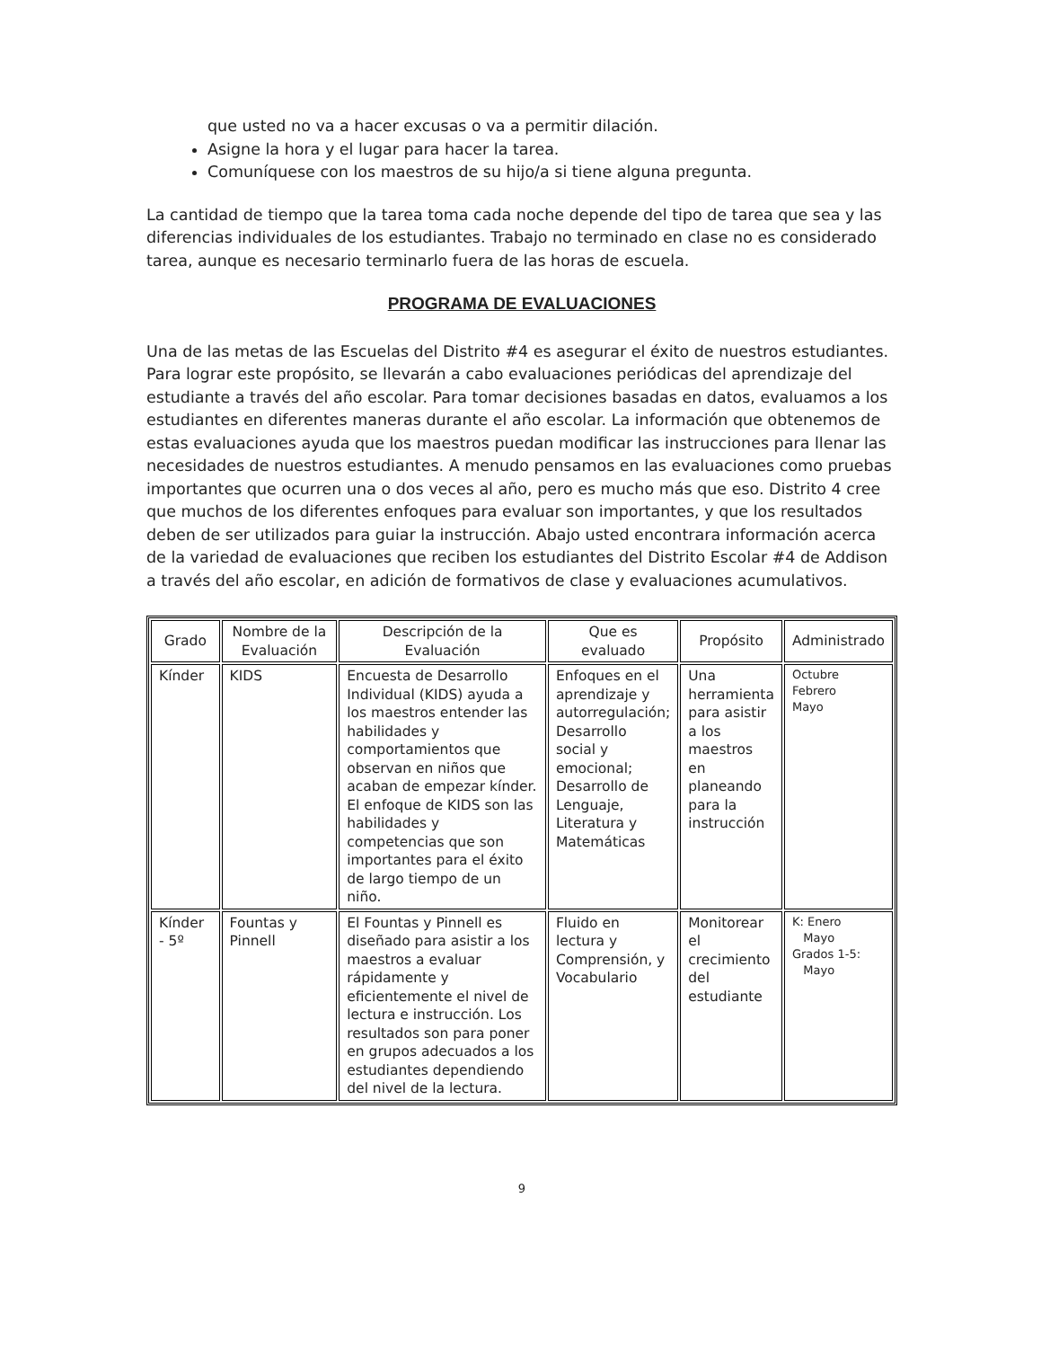que usted no va a hacer excusas o va a permitir dilación.
Asigne la hora y el lugar para hacer la tarea.
Comuníquese con los maestros de su hijo/a si tiene alguna pregunta.
La cantidad de tiempo que la tarea toma cada noche depende del tipo de tarea que sea y las diferencias individuales de los estudiantes. Trabajo no terminado en clase no es considerado tarea, aunque es necesario terminarlo fuera de las horas de escuela.
PROGRAMA DE EVALUACIONES
Una de las metas de las Escuelas del Distrito #4 es asegurar el éxito de nuestros estudiantes. Para lograr este propósito, se llevarán a cabo evaluaciones periódicas del aprendizaje del estudiante a través del año escolar. Para tomar decisiones basadas en datos, evaluamos a los estudiantes en diferentes maneras durante el año escolar. La información que obtenemos de estas evaluaciones ayuda que los maestros puedan modificar las instrucciones para llenar las necesidades de nuestros estudiantes. A menudo pensamos en las evaluaciones como pruebas importantes que ocurren una o dos veces al año, pero es mucho más que eso. Distrito 4 cree que muchos de los diferentes enfoques para evaluar son importantes, y que los resultados deben de ser utilizados para guiar la instrucción. Abajo usted encontrara información acerca de la variedad de evaluaciones que reciben los estudiantes del Distrito Escolar #4 de Addison a través del año escolar, en adición de formativos de clase y evaluaciones acumulativos.
| Grado | Nombre de la Evaluación | Descripción de la Evaluación | Que es evaluado | Propósito | Administrado |
| --- | --- | --- | --- | --- | --- |
| Kínder | KIDS | Encuesta de Desarrollo Individual (KIDS) ayuda a los maestros entender las habilidades y comportamientos que observan en niños que acaban de empezar kínder. El enfoque de KIDS son las habilidades y competencias que son importantes para el éxito de largo tiempo de un niño. | Enfoques en el aprendizaje y autorregulación; Desarrollo social y emocional; Desarrollo de Lenguaje, Literatura y Matemáticas | Una herramienta para asistir a los maestros en planeando para la instrucción | Octubre Febrero Mayo |
| Kínder - 5º | Fountas y Pinnell | El Fountas y Pinnell es diseñado para asistir a los maestros a evaluar rápidamente y eficientemente el nivel de lectura e instrucción. Los resultados son para poner en grupos adecuados a los estudiantes dependiendo del nivel de la lectura. | Fluido en lectura y Comprensión, y Vocabulario | Monitorear el crecimiento del estudiante | K: Enero Mayo Grados 1-5: Mayo |
9